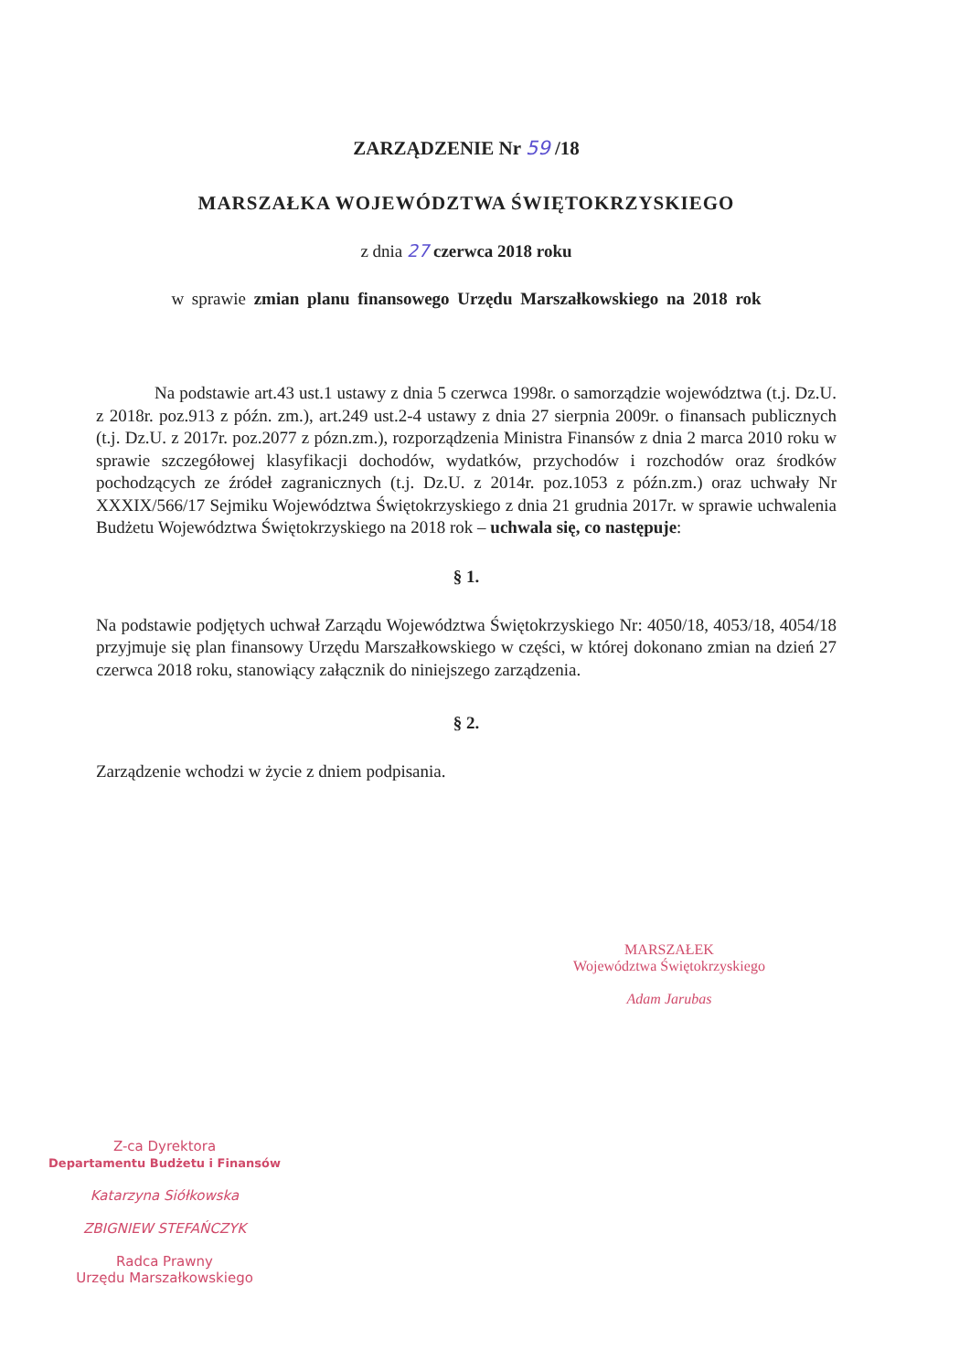ZARZĄDZENIE Nr 59 /18
MARSZAŁKA WOJEWÓDZTWA ŚWIĘTOKRZYSKIEGO
z dnia 27 czerwca 2018 roku
w sprawie zmian planu finansowego Urzędu Marszałkowskiego na 2018 rok
Na podstawie art.43 ust.1 ustawy z dnia 5 czerwca 1998r. o samorządzie województwa (t.j. Dz.U. z 2018r. poz.913 z późn. zm.), art.249 ust.2-4 ustawy z dnia 27 sierpnia 2009r. o finansach publicznych (t.j. Dz.U. z 2017r. poz.2077 z pózn.zm.), rozporządzenia Ministra Finansów z dnia 2 marca 2010 roku w sprawie szczegółowej klasyfikacji dochodów, wydatków, przychodów i rozchodów oraz środków pochodzących ze źródeł zagranicznych (t.j. Dz.U. z 2014r. poz.1053 z późn.zm.) oraz uchwały Nr XXXIX/566/17 Sejmiku Województwa Świętokrzyskiego z dnia 21 grudnia 2017r. w sprawie uchwalenia Budżetu Województwa Świętokrzyskiego na 2018 rok – uchwala się, co następuje:
§ 1.
Na podstawie podjętych uchwał Zarządu Województwa Świętokrzyskiego Nr: 4050/18, 4053/18, 4054/18 przyjmuje się plan finansowy Urzędu Marszałkowskiego w części, w której dokonano zmian na dzień 27 czerwca 2018 roku, stanowiący załącznik do niniejszego zarządzenia.
§ 2.
Zarządzenie wchodzi w życie z dniem podpisania.
MARSZAŁEK
Województwa Świętokrzyskiego
Adam Jarubas
Z-ca Dyrektora
Departamentu Budżetu i Finansów
Katarzyna Siółkowska
ZBIGNIEW STEFAŃCZYK
Radca Prawny
Urzędu Marszałkowskiego